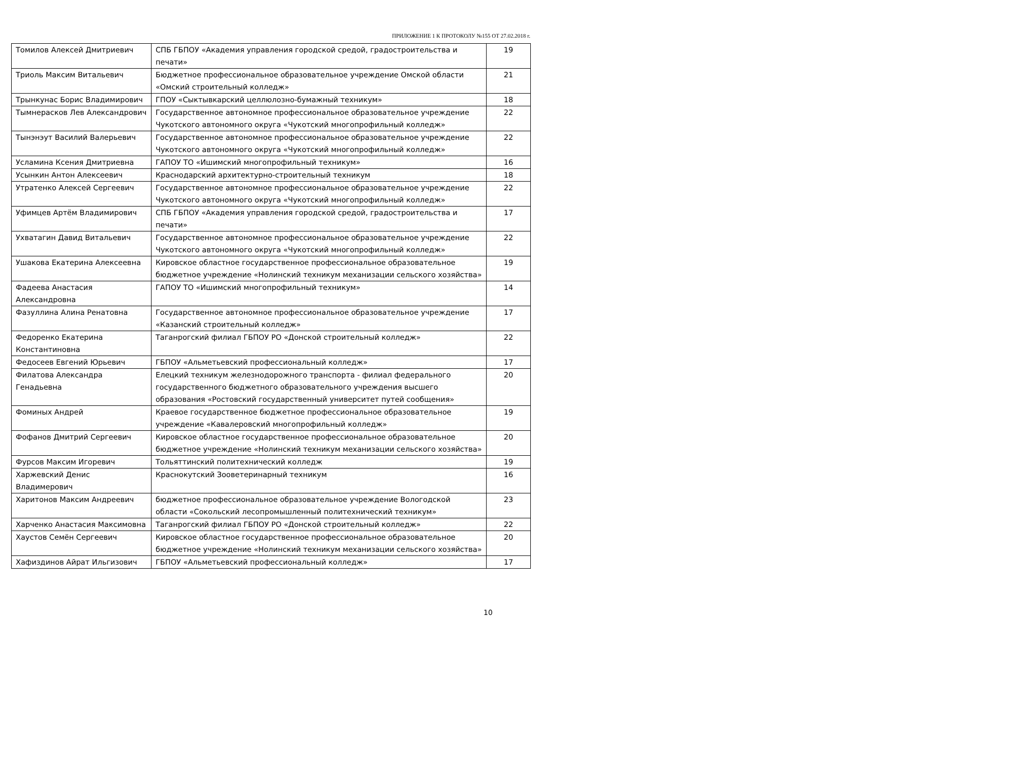ПРИЛОЖЕНИЕ 1 К ПРОТОКОЛУ №155 ОТ 27.02.2018 г.
| Томилов Алексей Дмитриевич | СПБ ГБПОУ «Академия управления городской средой, градостроительства и печати» | 19 |
| Триоль Максим Витальевич | Бюджетное профессиональное образовательное учреждение Омской области «Омский строительный колледж» | 21 |
| Трынкунас Борис Владимирович | ГПОУ «Сыктывкарский целлюлозно-бумажный техникум» | 18 |
| Тымнерасков Лев Александрович | Государственное автономное профессиональное образовательное учреждение Чукотского автономного округа «Чукотский многопрофильный колледж» | 22 |
| Тынэнэут Василий Валерьевич | Государственное автономное профессиональное образовательное учреждение Чукотского автономного округа «Чукотский многопрофильный колледж» | 22 |
| Усламина Ксения Дмитриевна | ГАПОУ ТО «Ишимский многопрофильный техникум» | 16 |
| Усынкин Антон Алексеевич | Краснодарский архитектурно-строительный техникум | 18 |
| Утратенко Алексей Сергеевич | Государственное автономное профессиональное образовательное учреждение Чукотского автономного округа «Чукотский многопрофильный колледж» | 22 |
| Уфимцев Артём Владимирович | СПБ ГБПОУ «Академия управления городской средой, градостроительства и печати» | 17 |
| Ухватагин Давид Витальевич | Государственное автономное профессиональное образовательное учреждение Чукотского автономного округа «Чукотский многопрофильный колледж» | 22 |
| Ушакова Екатерина Алексеевна | Кировское областное государственное профессиональное образовательное бюджетное учреждение «Нолинский техникум механизации сельского хозяйства» | 19 |
| Фадеева Анастасия Александровна | ГАПОУ ТО «Ишимский многопрофильный техникум» | 14 |
| Фазуллина Алина Ренатовна | Государственное автономное профессиональное образовательное учреждение «Казанский строительный колледж» | 17 |
| Федоренко Екатерина Константиновна | Таганрогский филиал ГБПОУ РО «Донской строительный колледж» | 22 |
| Федосеев Евгений Юрьевич | ГБПОУ «Альметьевский профессиональный колледж» | 17 |
| Филатова Александра Генадьевна | Елецкий техникум железнодорожного транспорта - филиал федерального государственного бюджетного образовательного учреждения высшего образования «Ростовский государственный университет путей сообщения» | 20 |
| Фоминых Андрей | Краевое государственное бюджетное профессиональное образовательное учреждение «Кавалеровский многопрофильный колледж» | 19 |
| Фофанов Дмитрий Сергеевич | Кировское областное государственное профессиональное образовательное бюджетное учреждение «Нолинский техникум механизации сельского хозяйства» | 20 |
| Фурсов Максим Игоревич | Тольяттинский политехнический колледж | 19 |
| Харжевский Денис Владимерович | Краснокутский Зооветеринарный техникум | 16 |
| Харитонов Максим Андреевич | бюджетное профессиональное образовательное учреждение Вологодской области «Сокольский лесопромышленный политехнический техникум» | 23 |
| Харченко Анастасия Максимовна | Таганрогский филиал ГБПОУ РО «Донской строительный колледж» | 22 |
| Хаустов Семён Сергеевич | Кировское областное государственное профессиональное образовательное бюджетное учреждение «Нолинский техникум механизации сельского хозяйства» | 20 |
| Хафиздинов Айрат Ильгизович | ГБПОУ «Альметьевский профессиональный колледж» | 17 |
10